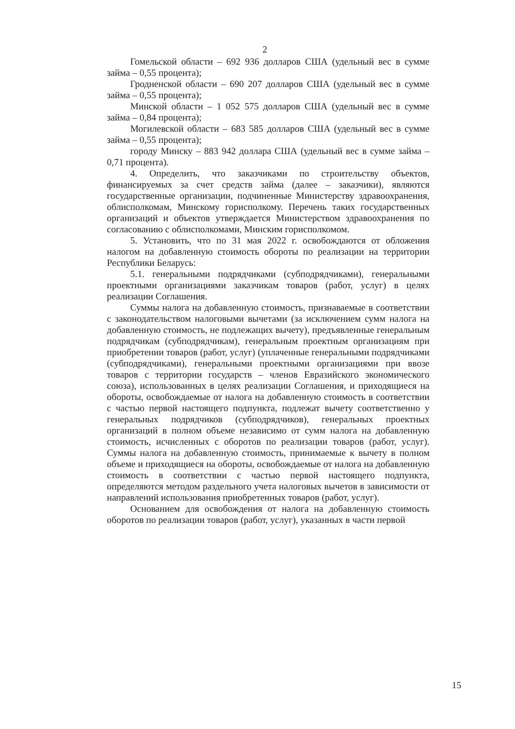2
Гомельской области – 692 936 долларов США (удельный вес в сумме займа – 0,55 процента);
Гродненской области – 690 207 долларов США (удельный вес в сумме займа – 0,55 процента);
Минской области – 1 052 575 долларов США (удельный вес в сумме займа – 0,84 процента);
Могилевской области – 683 585 долларов США (удельный вес в сумме займа – 0,55 процента);
городу Минску – 883 942 доллара США (удельный вес в сумме займа – 0,71 процента).
4. Определить, что заказчиками по строительству объектов, финансируемых за счет средств займа (далее – заказчики), являются государственные организации, подчиненные Министерству здравоохранения, облисполкомам, Минскому горисполкому. Перечень таких государственных организаций и объектов утверждается Министерством здравоохранения по согласованию с облисполкомами, Минским горисполкомом.
5. Установить, что по 31 мая 2022 г. освобождаются от обложения налогом на добавленную стоимость обороты по реализации на территории Республики Беларусь:
5.1. генеральными подрядчиками (субподрядчиками), генеральными проектными организациями заказчикам товаров (работ, услуг) в целях реализации Соглашения.
Суммы налога на добавленную стоимость, признаваемые в соответствии с законодательством налоговыми вычетами (за исключением сумм налога на добавленную стоимость, не подлежащих вычету), предъявленные генеральным подрядчикам (субподрядчикам), генеральным проектным организациям при приобретении товаров (работ, услуг) (уплаченные генеральными подрядчиками (субподрядчиками), генеральными проектными организациями при ввозе товаров с территории государств – членов Евразийского экономического союза), использованных в целях реализации Соглашения, и приходящиеся на обороты, освобождаемые от налога на добавленную стоимость в соответствии с частью первой настоящего подпункта, подлежат вычету соответственно у генеральных подрядчиков (субподрядчиков), генеральных проектных организаций в полном объеме независимо от сумм налога на добавленную стоимость, исчисленных с оборотов по реализации товаров (работ, услуг). Суммы налога на добавленную стоимость, принимаемые к вычету в полном объеме и приходящиеся на обороты, освобождаемые от налога на добавленную стоимость в соответствии с частью первой настоящего подпункта, определяются методом раздельного учета налоговых вычетов в зависимости от направлений использования приобретенных товаров (работ, услуг).
Основанием для освобождения от налога на добавленную стоимость оборотов по реализации товаров (работ, услуг), указанных в части первой
15